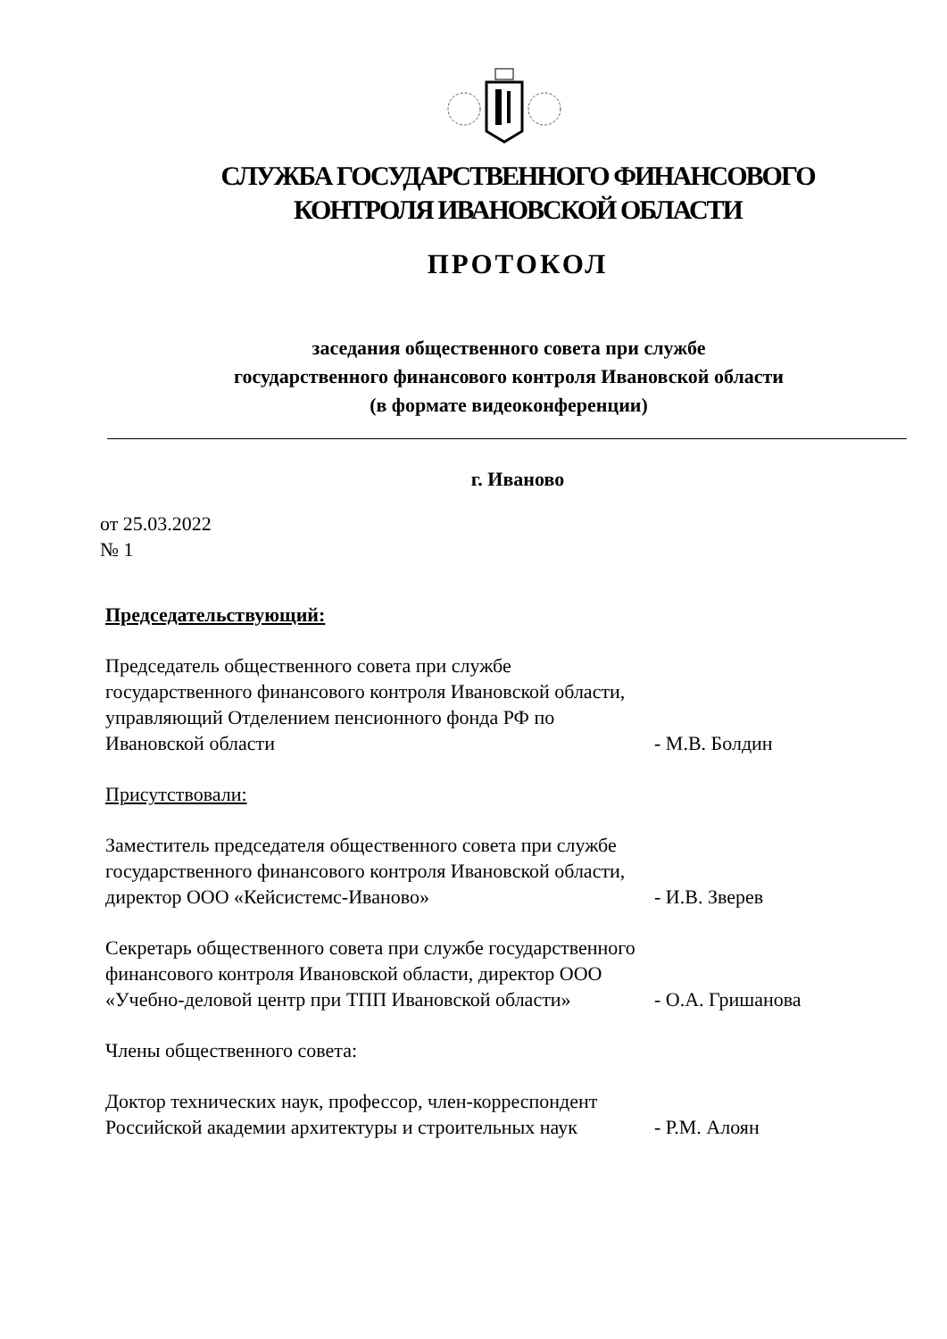СЛУЖБА ГОСУДАРСТВЕННОГО ФИНАНСОВОГО
КОНТРОЛЯ ИВАНОВСКОЙ ОБЛАСТИ
ПРОТОКОЛ
заседания общественного совета при службе
государственного финансового контроля Ивановской области
(в формате видеоконференции)
г. Иваново
от 25.03.2022
№ 1
Председательствующий:
Председатель общественного совета при службе государственного финансового контроля Ивановской области, управляющий Отделением пенсионного фонда РФ по Ивановской области
- М.В. Болдин
Присутствовали:
Заместитель председателя общественного совета при службе государственного финансового контроля Ивановской области, директор ООО «Кейсистемс-Иваново»
- И.В. Зверев
Секретарь общественного совета при службе государственного финансового контроля Ивановской области, директор ООО «Учебно-деловой центр при ТПП Ивановской области»
- О.А. Гришанова
Члены общественного совета:
Доктор технических наук, профессор, член-корреспондент Российской академии архитектуры и строительных наук
- Р.М. Алоян